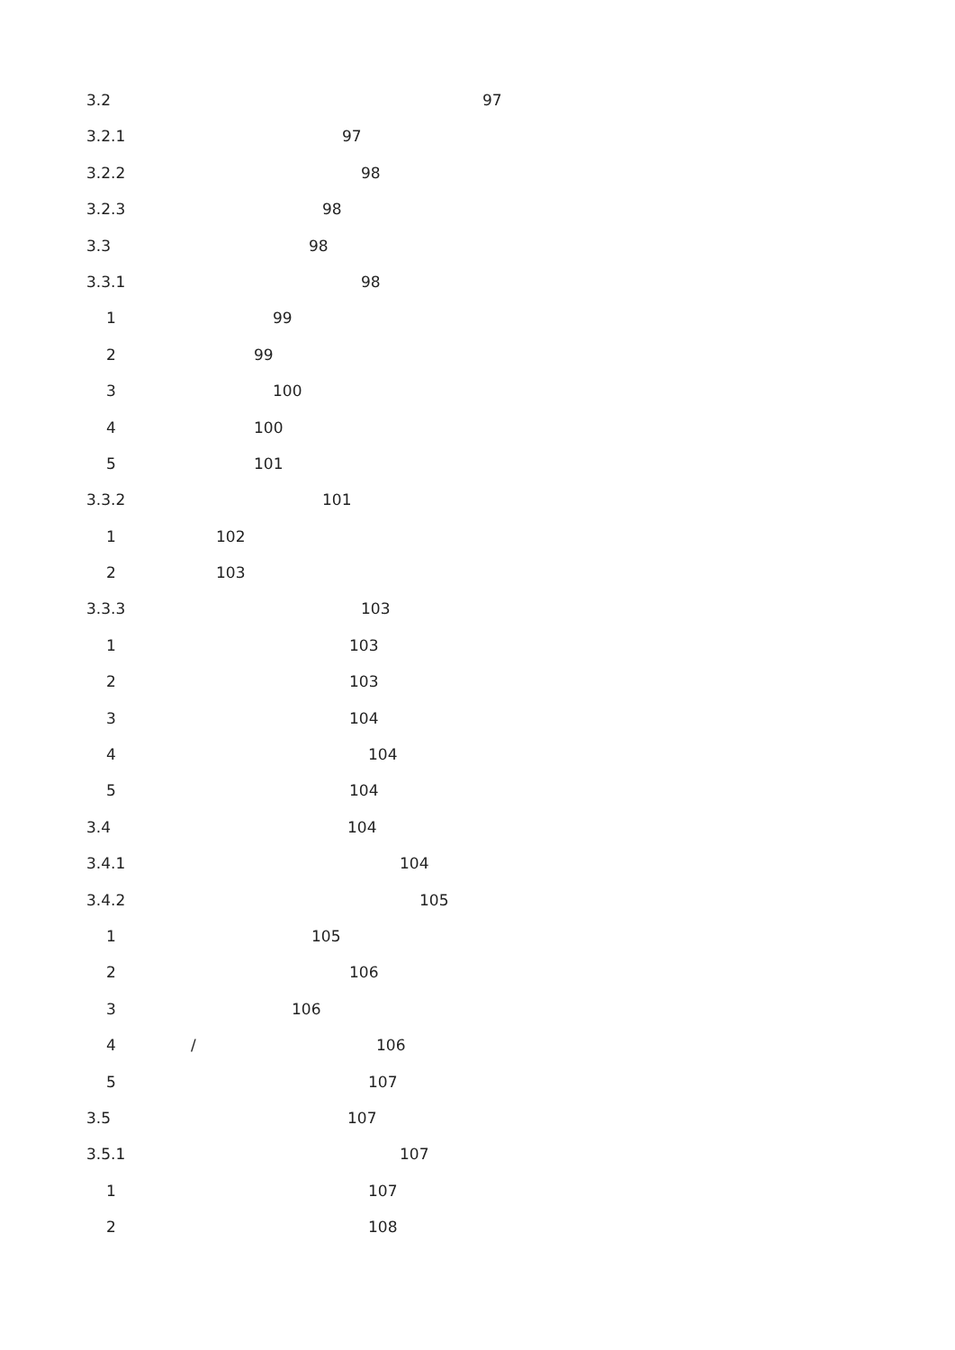3.2 97
3.2.1 97
3.2.2 98
3.2.3 98
3.3 98
3.3.1 98
1 99
2 99
3 100
4 100
5 101
3.3.2 101
1 102
2 103
3.3.3 103
1 103
2 103
3 104
4 104
5 104
3.4 104
3.4.1 104
3.4.2 105
1 105
2 106
3 106
4 / 106
5 107
3.5 107
3.5.1 107
1 107
2 108